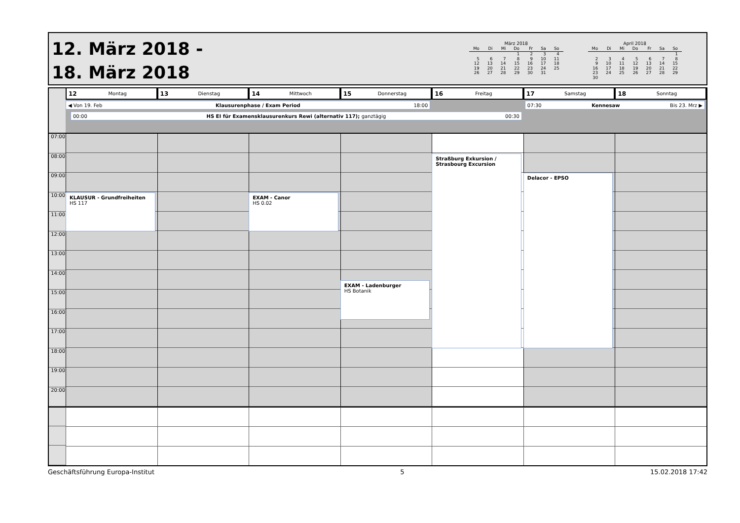12. März 2018 -
18. März 2018
März 2018
| Mo | Di | Mi | Do | Fr | Sa | So |
| --- | --- | --- | --- | --- | --- | --- |
| | | | 1 | 2 | 3 | 4 |
| 5 | 6 | 7 | 8 | 9 | 10 | 11 |
| 12 | 13 | 14 | 15 | 16 | 17 | 18 |
| 19 | 20 | 21 | 22 | 23 | 24 | 25 |
| 26 | 27 | 28 | 29 | 30 | 31 | |
April 2018
| Mo | Di | Mi | Do | Fr | Sa | So |
| --- | --- | --- | --- | --- | --- | --- |
| | | | | | | 1 |
| 2 | 3 | 4 | 5 | 6 | 7 | 8 |
| 9 | 10 | 11 | 12 | 13 | 14 | 15 |
| 16 | 17 | 18 | 19 | 20 | 21 | 22 |
| 23 | 24 | 25 | 26 | 27 | 28 | 29 |
| 30 | | | | | | |
12 Montag
13 Dienstag
14 Mittwoch
15 Donnerstag
16 Freitag
17 Samstag
18 Sonntag
◀ Von 19. Feb Klausurenphase / Exam Period 18:00
07:30 Kennesaw Bis 23. Mrz ▶
00:00 HS EI für Examensklausurenkurs Rewi (alternativ 117); ganztägig 00:30
07:00
08:00
09:00
10:00
11:00
12:00
13:00
14:00
15:00
16:00
17:00
18:00
19:00
20:00
KLAUSUR - Grundfreiheiten
HS 117
EXAM - Canor
HS 0.02
EXAM - Ladenburger
HS Botanik
Straßburg Exkursion / Strasbourg Excursion
Delacor - EPSO
Geschäftsführung Europa-Institut 5 15.02.2018 17:42